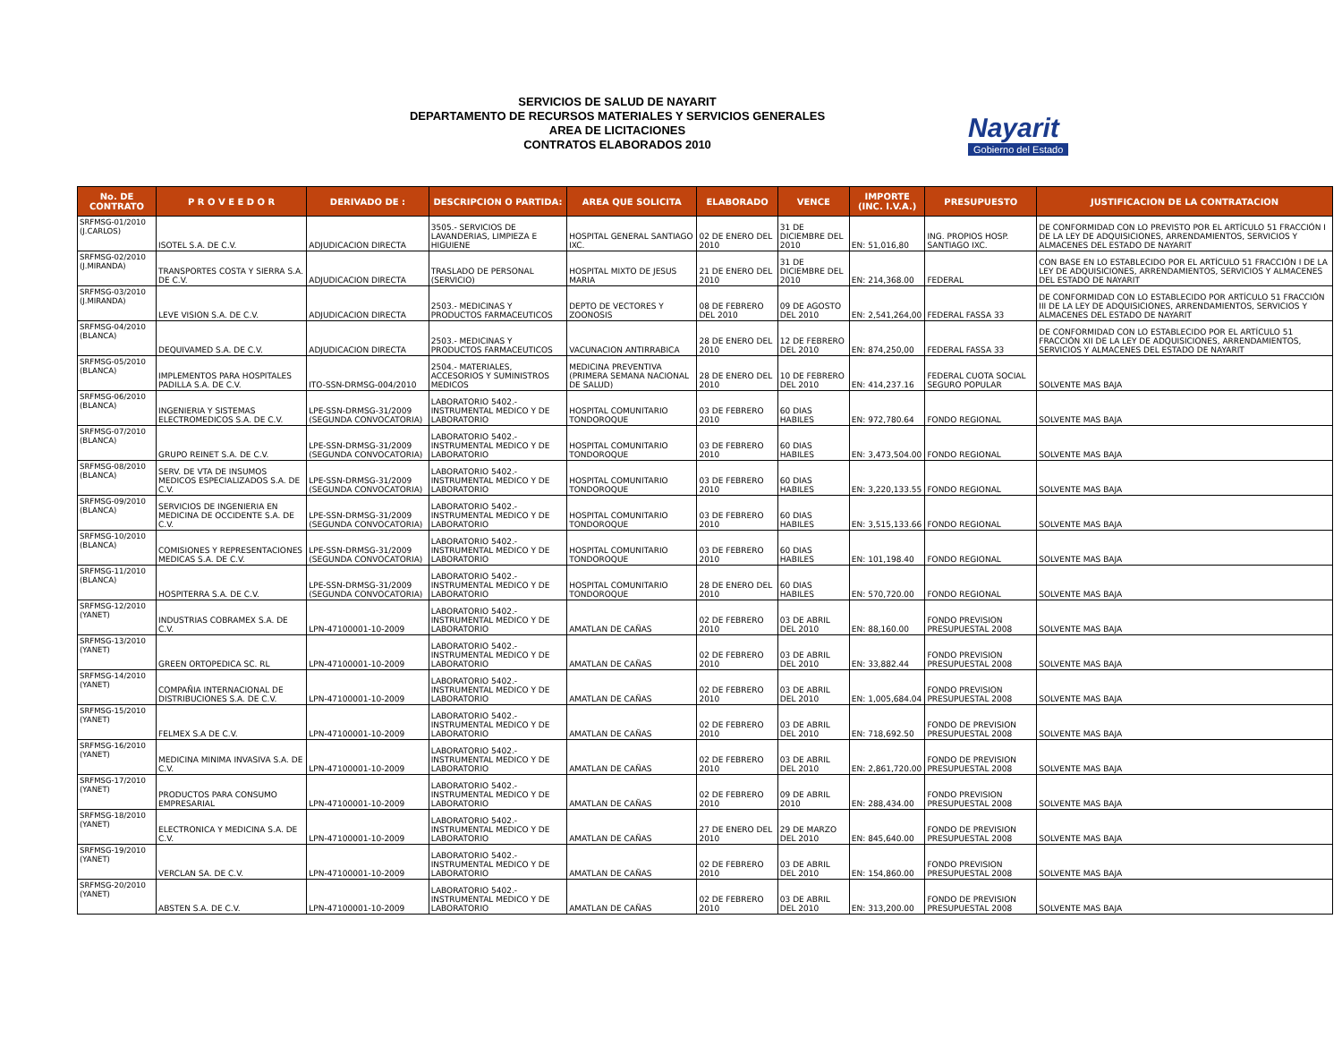SERVICIOS DE SALUD DE NAYARIT
DEPARTAMENTO DE RECURSOS MATERIALES Y SERVICIOS GENERALES
AREA DE LICITACIONES
CONTRATOS ELABORADOS 2010
Nayarit
Gobierno del Estado
| No. DE CONTRATO | P R O V E E D O R | DERIVADO DE : | DESCRIPCION O PARTIDA: | AREA QUE SOLICITA | ELABORADO | VENCE | IMPORTE (INC. I.V.A.) | PRESUPUESTO | JUSTIFICACION DE LA CONTRATACION |
| --- | --- | --- | --- | --- | --- | --- | --- | --- | --- |
| SRFMSG-01/2010 (J.CARLOS) | ISOTEL S.A. DE C.V. | ADJUDICACION DIRECTA | 3505.- SERVICIOS DE LAVANDERIAS, LIMPIEZA E HIGUIENE | HOSPITAL GENERAL SANTIAGO IXC. | 02 DE ENERO DEL 2010 | 31 DE DICIEMBRE DEL 2010 | EN: 51,016,80 | ING. PROPIOS HOSP. SANTIAGO IXC. | DE CONFORMIDAD CON LO PREVISTO POR EL ARTÍCULO 51 FRACCIÓN I DE LA LEY DE ADQUISICIONES, ARRENDAMIENTOS, SERVICIOS Y ALMACENES DEL ESTADO DE NAYARIT |
| SRFMSG-02/2010 (J.MIRANDA) | TRANSPORTES COSTA Y SIERRA S.A. DE C.V. | ADJUDICACION DIRECTA | TRASLADO DE PERSONAL (SERVICIO) | HOSPITAL MIXTO DE JESUS MARIA | 21 DE ENERO DEL 2010 | 31 DE DICIEMBRE DEL 2010 | EN: 214,368.00 | FEDERAL | CON BASE EN LO ESTABLECIDO POR EL ARTÍCULO 51 FRACCIÓN I DE LA LEY DE ADQUISICIONES, ARRENDAMIENTOS, SERVICIOS Y ALMACENES DEL ESTADO DE NAYARIT |
| SRFMSG-03/2010 (J.MIRANDA) | LEVE VISION S.A. DE C.V. | ADJUDICACION DIRECTA | 2503.- MEDICINAS Y PRODUCTOS FARMACEUTICOS | DEPTO DE VECTORES Y ZOONOSIS | 08 DE FEBRERO DEL 2010 | 09 DE AGOSTO DEL 2010 | EN: 2,541,264,00 | FEDERAL FASSA 33 | DE CONFORMIDAD CON LO ESTABLECIDO POR ARTÍCULO 51 FRACCIÓN III DE LA LEY DE ADQUISICIONES, ARRENDAMIENTOS, SERVICIOS Y ALMACENES DEL ESTADO DE NAYARIT |
| SRFMSG-04/2010 (BLANCA) | DEQUIVAMED S.A. DE C.V. | ADJUDICACION DIRECTA | 2503.- MEDICINAS Y PRODUCTOS FARMACEUTICOS | VACUNACION ANTIRRABICA | 28 DE ENERO DEL 2010 | 12 DE FEBRERO DEL 2010 | EN: 874,250,00 | FEDERAL FASSA 33 | DE CONFORMIDAD CON LO ESTABLECIDO POR EL ARTÍCULO 51 FRACCIÓN XII DE LA LEY DE ADQUISICIONES, ARRENDAMIENTOS, SERVICIOS Y ALMACENES DEL ESTADO DE NAYARIT |
| SRFMSG-05/2010 (BLANCA) | IMPLEMENTOS PARA HOSPITALES PADILLA S.A. DE C.V. | ITO-SSN-DRMSG-004/2010 | 2504.- MATERIALES, ACCESORIOS Y SUMINISTROS MEDICOS | MEDICINA PREVENTIVA (PRIMERA SEMANA NACIONAL DE SALUD) | 28 DE ENERO DEL 2010 | 10 DE FEBRERO DEL 2010 | EN: 414,237.16 | FEDERAL CUOTA SOCIAL SEGURO POPULAR | SOLVENTE MAS BAJA |
| SRFMSG-06/2010 (BLANCA) | INGENIERIA Y SISTEMAS ELECTROMEDICOS S.A. DE C.V. | LPE-SSN-DRMSG-31/2009 (SEGUNDA CONVOCATORIA) | LABORATORIO 5402.- INSTRUMENTAL MEDICO Y DE LABORATORIO | HOSPITAL COMUNITARIO TONDOROQUE | 03 DE FEBRERO 2010 | 60 DIAS HABILES | EN: 972,780.64 | FONDO REGIONAL | SOLVENTE MAS BAJA |
| SRFMSG-07/2010 (BLANCA) | GRUPO REINET S.A. DE C.V. | LPE-SSN-DRMSG-31/2009 (SEGUNDA CONVOCATORIA) | LABORATORIO 5402.- INSTRUMENTAL MEDICO Y DE LABORATORIO | HOSPITAL COMUNITARIO TONDOROQUE | 03 DE FEBRERO 2010 | 60 DIAS HABILES | EN: 3,473,504.00 | FONDO REGIONAL | SOLVENTE MAS BAJA |
| SRFMSG-08/2010 (BLANCA) | SERV. DE VTA DE INSUMOS MEDICOS ESPECIALIZADOS S.A. DE C.V. | LPE-SSN-DRMSG-31/2009 (SEGUNDA CONVOCATORIA) | LABORATORIO 5402.- INSTRUMENTAL MEDICO Y DE LABORATORIO | HOSPITAL COMUNITARIO TONDOROQUE | 03 DE FEBRERO 2010 | 60 DIAS HABILES | EN: 3,220,133.55 | FONDO REGIONAL | SOLVENTE MAS BAJA |
| SRFMSG-09/2010 (BLANCA) | SERVICIOS DE INGENIERIA EN MEDICINA DE OCCIDENTE S.A. DE C.V. | LPE-SSN-DRMSG-31/2009 (SEGUNDA CONVOCATORIA) | LABORATORIO 5402.- INSTRUMENTAL MEDICO Y DE LABORATORIO | HOSPITAL COMUNITARIO TONDOROQUE | 03 DE FEBRERO 2010 | 60 DIAS HABILES | EN: 3,515,133.66 | FONDO REGIONAL | SOLVENTE MAS BAJA |
| SRFMSG-10/2010 (BLANCA) | COMISIONES Y REPRESENTACIONES MEDICAS S.A. DE C.V. | LPE-SSN-DRMSG-31/2009 (SEGUNDA CONVOCATORIA) | LABORATORIO 5402.- INSTRUMENTAL MEDICO Y DE LABORATORIO | HOSPITAL COMUNITARIO TONDOROQUE | 03 DE FEBRERO 2010 | 60 DIAS HABILES | EN: 101,198.40 | FONDO REGIONAL | SOLVENTE MAS BAJA |
| SRFMSG-11/2010 (BLANCA) | HOSPITERRA S.A. DE C.V. | LPE-SSN-DRMSG-31/2009 (SEGUNDA CONVOCATORIA) | LABORATORIO 5402.- INSTRUMENTAL MEDICO Y DE LABORATORIO | HOSPITAL COMUNITARIO TONDOROQUE | 28 DE ENERO DEL 2010 | 60 DIAS HABILES | EN: 570,720.00 | FONDO REGIONAL | SOLVENTE MAS BAJA |
| SRFMSG-12/2010 (YANET) | INDUSTRIAS COBRAMEX S.A. DE C.V. | LPN-47100001-10-2009 | LABORATORIO 5402.- INSTRUMENTAL MEDICO Y DE LABORATORIO | AMATLAN DE CAÑAS | 02 DE FEBRERO 2010 | 03 DE ABRIL DEL 2010 | EN: 88,160.00 | FONDO PREVISION PRESUPUESTAL 2008 | SOLVENTE MAS BAJA |
| SRFMSG-13/2010 (YANET) | GREEN ORTOPEDICA SC. RL | LPN-47100001-10-2009 | LABORATORIO 5402.- INSTRUMENTAL MEDICO Y DE LABORATORIO | AMATLAN DE CAÑAS | 02 DE FEBRERO 2010 | 03 DE ABRIL DEL 2010 | EN: 33,882.44 | FONDO PREVISION PRESUPUESTAL 2008 | SOLVENTE MAS BAJA |
| SRFMSG-14/2010 (YANET) | COMPAÑIA INTERNACIONAL DE DISTRIBUCIONES S.A. DE C.V. | LPN-47100001-10-2009 | LABORATORIO 5402.- INSTRUMENTAL MEDICO Y DE LABORATORIO | AMATLAN DE CAÑAS | 02 DE FEBRERO 2010 | 03 DE ABRIL DEL 2010 | EN: 1,005,684.04 | FONDO PREVISION PRESUPUESTAL 2008 | SOLVENTE MAS BAJA |
| SRFMSG-15/2010 (YANET) | FELMEX S.A DE C.V. | LPN-47100001-10-2009 | LABORATORIO 5402.- INSTRUMENTAL MEDICO Y DE LABORATORIO | AMATLAN DE CAÑAS | 02 DE FEBRERO 2010 | 03 DE ABRIL DEL 2010 | EN: 718,692.50 | FONDO DE PREVISION PRESUPUESTAL 2008 | SOLVENTE MAS BAJA |
| SRFMSG-16/2010 (YANET) | MEDICINA MINIMA INVASIVA S.A. DE C.V. | LPN-47100001-10-2009 | LABORATORIO 5402.- INSTRUMENTAL MEDICO Y DE LABORATORIO | AMATLAN DE CAÑAS | 02 DE FEBRERO 2010 | 03 DE ABRIL DEL 2010 | EN: 2,861,720.00 | FONDO DE PREVISION PRESUPUESTAL 2008 | SOLVENTE MAS BAJA |
| SRFMSG-17/2010 (YANET) | PRODUCTOS PARA CONSUMO EMPRESARIAL | LPN-47100001-10-2009 | LABORATORIO 5402.- INSTRUMENTAL MEDICO Y DE LABORATORIO | AMATLAN DE CAÑAS | 02 DE FEBRERO 2010 | 09 DE ABRIL 2010 | EN: 288,434.00 | FONDO PREVISION PRESUPUESTAL 2008 | SOLVENTE MAS BAJA |
| SRFMSG-18/2010 (YANET) | ELECTRONICA Y MEDICINA S.A. DE C.V. | LPN-47100001-10-2009 | LABORATORIO 5402.- INSTRUMENTAL MEDICO Y DE LABORATORIO | AMATLAN DE CAÑAS | 27 DE ENERO DEL 2010 | 29 DE MARZO DEL 2010 | EN: 845,640.00 | FONDO DE PREVISION PRESUPUESTAL 2008 | SOLVENTE MAS BAJA |
| SRFMSG-19/2010 (YANET) | VERCLAN SA. DE C.V. | LPN-47100001-10-2009 | LABORATORIO 5402.- INSTRUMENTAL MEDICO Y DE LABORATORIO | AMATLAN DE CAÑAS | 02 DE FEBRERO 2010 | 03 DE ABRIL DEL 2010 | EN: 154,860.00 | FONDO PREVISION PRESUPUESTAL 2008 | SOLVENTE MAS BAJA |
| SRFMSG-20/2010 (YANET) | ABSTEN S.A. DE C.V. | LPN-47100001-10-2009 | LABORATORIO 5402.- INSTRUMENTAL MEDICO Y DE LABORATORIO | AMATLAN DE CAÑAS | 02 DE FEBRERO 2010 | 03 DE ABRIL DEL 2010 | EN: 313,200.00 | FONDO DE PREVISION PRESUPUESTAL 2008 | SOLVENTE MAS BAJA |